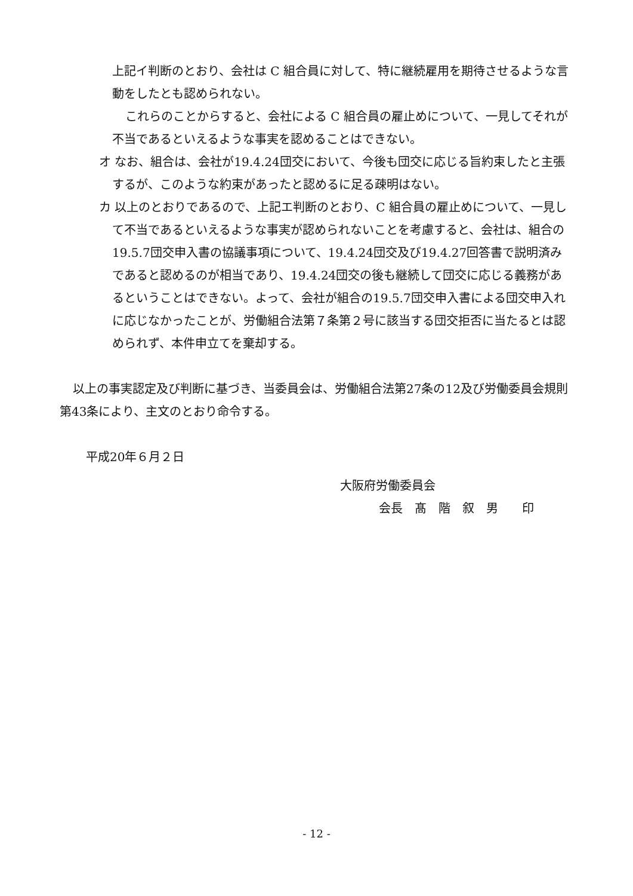上記イ判断のとおり、会社は C 組合員に対して、特に継続雇用を期待させるような言動をしたとも認められない。
これらのことからすると、会社による C 組合員の雇止めについて、一見してそれが不当であるといえるような事実を認めることはできない。
オ なお、組合は、会社が19.4.24団交において、今後も団交に応じる旨約束したと主張するが、このような約束があったと認めるに足る疎明はない。
カ 以上のとおりであるので、上記エ判断のとおり、C 組合員の雇止めについて、一見して不当であるといえるような事実が認められないことを考慮すると、会社は、組合の19.5.7団交申入書の協議事項について、19.4.24団交及び19.4.27回答書で説明済みであると認めるのが相当であり、19.4.24団交の後も継続して団交に応じる義務があるということはできない。よって、会社が組合の19.5.7団交申入書による団交申入れに応じなかったことが、労働組合法第７条第２号に該当する団交拒否に当たるとは認められず、本件申立てを棄却する。
以上の事実認定及び判断に基づき、当委員会は、労働組合法第27条の12及び労働委員会規則第43条により、主文のとおり命令する。
平成20年６月２日
大阪府労働委員会
会長　髙　階　叙　男　　印
- 12 -